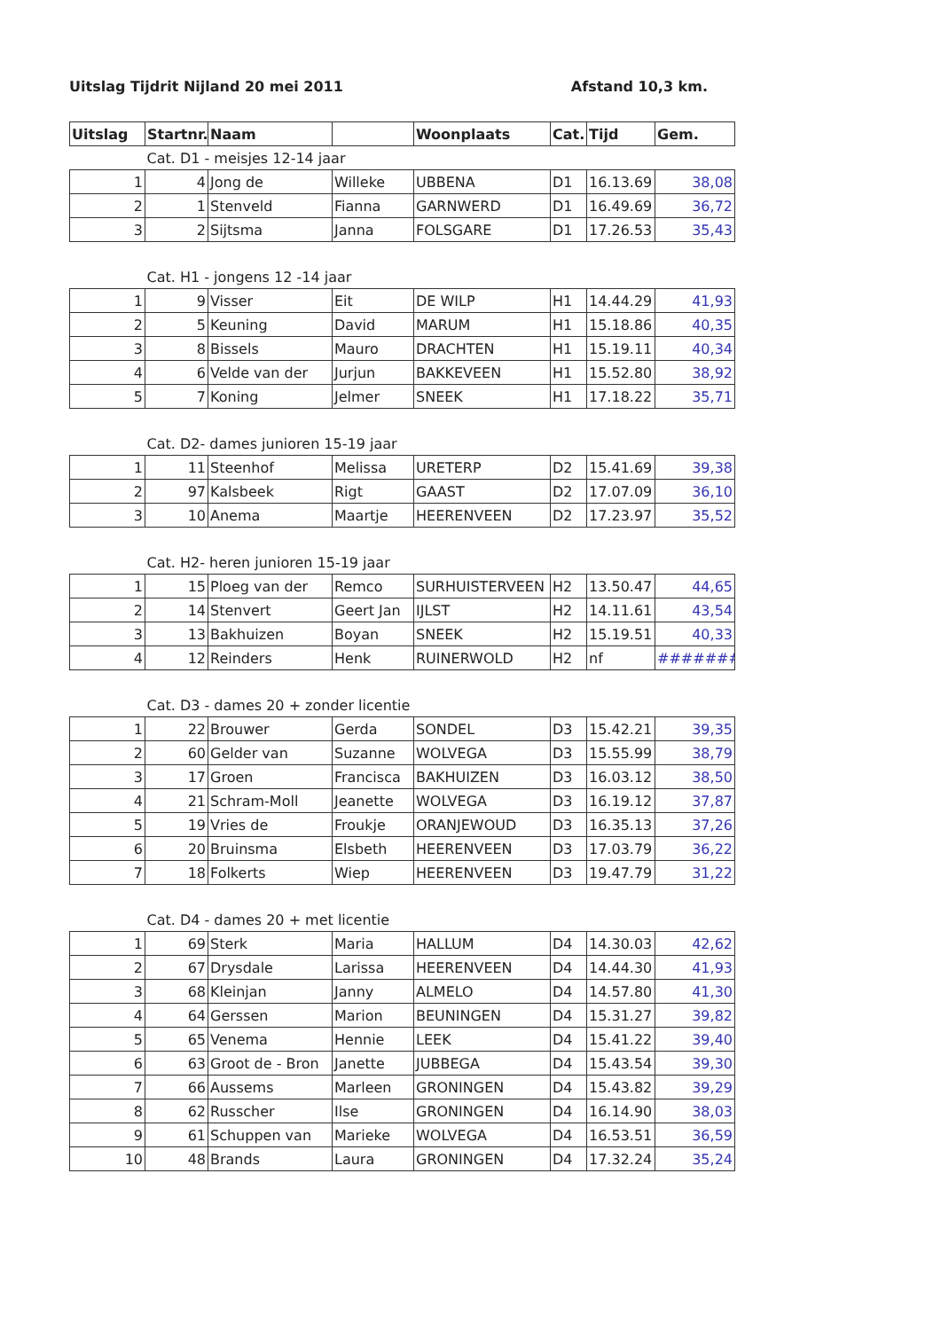Uitslag Tijdrit Nijland 20 mei 2011 Afstand 10,3 km.
| Uitslag | Startnr. | Naam | | Woonplaats | Cat. | Tijd | Gem. |
| --- | --- | --- | --- | --- | --- | --- | --- |
| | Cat. D1 - meisjes 12-14 jaar | | | | | | |
| 1 | 4 | Jong de | Willeke | UBBENA | D1 | 16.13.69 | 38,08 |
| 2 | 1 | Stenveld | Fianna | GARNWERD | D1 | 16.49.69 | 36,72 |
| 3 | 2 | Sijtsma | Janna | FOLSGARE | D1 | 17.26.53 | 35,43 |
| | Cat. H1 - jongens 12 -14 jaar | | | | | | |
| 1 | 9 | Visser | Eit | DE WILP | H1 | 14.44.29 | 41,93 |
| 2 | 5 | Keuning | David | MARUM | H1 | 15.18.86 | 40,35 |
| 3 | 8 | Bissels | Mauro | DRACHTEN | H1 | 15.19.11 | 40,34 |
| 4 | 6 | Velde van der | Jurjun | BAKKEVEEN | H1 | 15.52.80 | 38,92 |
| 5 | 7 | Koning | Jelmer | SNEEK | H1 | 17.18.22 | 35,71 |
| | Cat. D2- dames junioren 15-19 jaar | | | | | | |
| 1 | 11 | Steenhof | Melissa | URETERP | D2 | 15.41.69 | 39,38 |
| 2 | 97 | Kalsbeek | Rigt | GAAST | D2 | 17.07.09 | 36,10 |
| 3 | 10 | Anema | Maartje | HEERENVEEN | D2 | 17.23.97 | 35,52 |
| | Cat. H2- heren junioren 15-19 jaar | | | | | | |
| 1 | 15 | Ploeg van der | Remco | SURHUISTERVEEN | H2 | 13.50.47 | 44,65 |
| 2 | 14 | Stenvert | Geert Jan | IJLST | H2 | 14.11.61 | 43,54 |
| 3 | 13 | Bakhuizen | Boyan | SNEEK | H2 | 15.19.51 | 40,33 |
| 4 | 12 | Reinders | Henk | RUINERWOLD | H2 | nf | ######## |
| | Cat. D3 - dames 20 + zonder licentie | | | | | | |
| 1 | 22 | Brouwer | Gerda | SONDEL | D3 | 15.42.21 | 39,35 |
| 2 | 60 | Gelder van | Suzanne | WOLVEGA | D3 | 15.55.99 | 38,79 |
| 3 | 17 | Groen | Francisca | BAKHUIZEN | D3 | 16.03.12 | 38,50 |
| 4 | 21 | Schram-Moll | Jeanette | WOLVEGA | D3 | 16.19.12 | 37,87 |
| 5 | 19 | Vries de | Froukje | ORANJEWOUD | D3 | 16.35.13 | 37,26 |
| 6 | 20 | Bruinsma | Elsbeth | HEERENVEEN | D3 | 17.03.79 | 36,22 |
| 7 | 18 | Folkerts | Wiep | HEERENVEEN | D3 | 19.47.79 | 31,22 |
| | Cat. D4 - dames 20 + met licentie | | | | | | |
| 1 | 69 | Sterk | Maria | HALLUM | D4 | 14.30.03 | 42,62 |
| 2 | 67 | Drysdale | Larissa | HEERENVEEN | D4 | 14.44.30 | 41,93 |
| 3 | 68 | Kleinjan | Janny | ALMELO | D4 | 14.57.80 | 41,30 |
| 4 | 64 | Gerssen | Marion | BEUNINGEN | D4 | 15.31.27 | 39,82 |
| 5 | 65 | Venema | Hennie | LEEK | D4 | 15.41.22 | 39,40 |
| 6 | 63 | Groot de - Bron | Janette | JUBBEGA | D4 | 15.43.54 | 39,30 |
| 7 | 66 | Aussems | Marleen | GRONINGEN | D4 | 15.43.82 | 39,29 |
| 8 | 62 | Russcher | Ilse | GRONINGEN | D4 | 16.14.90 | 38,03 |
| 9 | 61 | Schuppen van | Marieke | WOLVEGA | D4 | 16.53.51 | 36,59 |
| 10 | 48 | Brands | Laura | GRONINGEN | D4 | 17.32.24 | 35,24 |